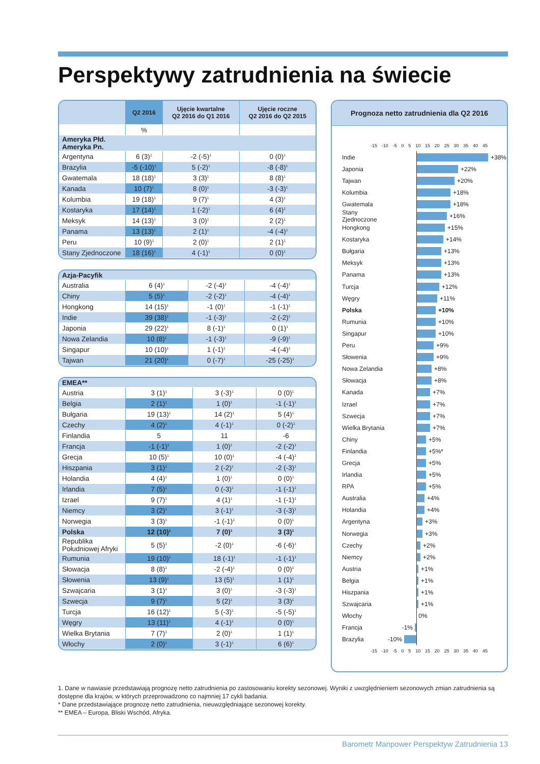Perspektywy zatrudnienia na świecie
| | Q2 2016 | Ujęcie kwartalne Q2 2016 do Q1 2016 | Ujęcie roczne Q2 2016 do Q2 2015 |
| --- | --- | --- | --- |
| | % | | |
| Ameryka Płd. Ameryka Pn. | | | |
| Argentyna | 6 (3)<sup>1</sup> | -2 (-5)<sup>1</sup> | 0 (0)<sup>1</sup> |
| Brazylia | -5 (-10)<sup>1</sup> | 5 (-2)<sup>1</sup> | -8 (-8)<sup>1</sup> |
| Gwatemala | 18 (18)<sup>1</sup> | 3 (3)<sup>1</sup> | 8 (8)<sup>1</sup> |
| Kanada | 10 (7)<sup>1</sup> | 8 (0)<sup>1</sup> | -3 (-3)<sup>1</sup> |
| Kolumbia | 19 (18)<sup>1</sup> | 9 (7)<sup>1</sup> | 4 (3)<sup>1</sup> |
| Kostaryka | 17 (14)<sup>1</sup> | 1 (-2)<sup>1</sup> | 6 (4)<sup>1</sup> |
| Meksyk | 14 (13)<sup>1</sup> | 3 (0)<sup>1</sup> | 2 (2)<sup>1</sup> |
| Panama | 13 (13)<sup>1</sup> | 2 (1)<sup>1</sup> | -4 (-4)<sup>1</sup> |
| Peru | 10 (9)<sup>1</sup> | 2 (0)<sup>1</sup> | 2 (1)<sup>1</sup> |
| Stany Zjednoczone | 18 (16)<sup>1</sup> | 4 (-1)<sup>1</sup> | 0 (0)<sup>1</sup> |
| Azja-Pacyfik | | | |
| Australia | 6 (4)<sup>1</sup> | -2 (-4)<sup>1</sup> | -4 (-4)<sup>1</sup> |
| Chiny | 5 (5)<sup>1</sup> | -2 (-2)<sup>1</sup> | -4 (-4)<sup>1</sup> |
| Hongkong | 14 (15)<sup>1</sup> | -1 (0)<sup>1</sup> | -1 (-1)<sup>1</sup> |
| Indie | 39 (38)<sup>1</sup> | -1 (-3)<sup>1</sup> | -2 (-2)<sup>1</sup> |
| Japonia | 29 (22)<sup>1</sup> | 8 (-1)<sup>1</sup> | 0 (1)<sup>1</sup> |
| Nowa Zelandia | 10 (8)<sup>1</sup> | -1 (-3)<sup>1</sup> | -9 (-9)<sup>1</sup> |
| Singapur | 10 (10)<sup>1</sup> | 1 (-1)<sup>1</sup> | -4 (-4)<sup>1</sup> |
| Tajwan | 21 (20)<sup>1</sup> | 0 (-7)<sup>1</sup> | -25 (-25)<sup>1</sup> |
| EMEA** | | | |
| Austria | 3 (1)<sup>1</sup> | 3 (-3)<sup>1</sup> | 0 (0)<sup>1</sup> |
| Belgia | 2 (1)<sup>1</sup> | 1 (0)<sup>1</sup> | -1 (-1)<sup>1</sup> |
| Bułgaria | 19 (13)<sup>1</sup> | 14 (2)<sup>1</sup> | 5 (4)<sup>1</sup> |
| Czechy | 4 (2)<sup>1</sup> | 4 (-1)<sup>1</sup> | 0 (-2)<sup>1</sup> |
| Finlandia | 5 | 11 | -6 |
| Francja | -1 (-1)<sup>1</sup> | 1 (0)<sup>1</sup> | -2 (-2)<sup>1</sup> |
| Grecja | 10 (5)<sup>1</sup> | 10 (0)<sup>1</sup> | -4 (-4)<sup>1</sup> |
| Hiszpania | 3 (1)<sup>1</sup> | 2 (-2)<sup>1</sup> | -2 (-3)<sup>1</sup> |
| Holandia | 4 (4)<sup>1</sup> | 1 (0)<sup>1</sup> | 0 (0)<sup>1</sup> |
| Irlandia | 7 (5)<sup>1</sup> | 0 (-3)<sup>1</sup> | -1 (-1)<sup>1</sup> |
| Izrael | 9 (7)<sup>1</sup> | 4 (1)<sup>1</sup> | -1 (-1)<sup>1</sup> |
| Niemcy | 3 (2)<sup>1</sup> | 3 (-1)<sup>1</sup> | -3 (-3)<sup>1</sup> |
| Norwegia | 3 (3)<sup>1</sup> | -1 (-1)<sup>1</sup> | 0 (0)<sup>1</sup> |
| Polska | 12 (10)<sup>1</sup> | 7 (0)<sup>1</sup> | 3 (3)<sup>1</sup> |
| Republika Południowej Afryki | 5 (5)<sup>1</sup> | -2 (0)<sup>1</sup> | -6 (-6)<sup>1</sup> |
| Rumunia | 19 (10)<sup>1</sup> | 18 (-1)<sup>1</sup> | -1 (-1)<sup>1</sup> |
| Słowacja | 8 (8)<sup>1</sup> | -2 (-4)<sup>1</sup> | 0 (0)<sup>1</sup> |
| Słowenia | 13 (9)<sup>1</sup> | 13 (5)<sup>1</sup> | 1 (1)<sup>1</sup> |
| Szwajcaria | 3 (1)<sup>1</sup> | 3 (0)<sup>1</sup> | -3 (-3)<sup>1</sup> |
| Szwecja | 9 (7)<sup>1</sup> | 5 (2)<sup>1</sup> | 3 (3)<sup>1</sup> |
| Turcja | 16 (12)<sup>1</sup> | 5 (-3)<sup>1</sup> | -5 (-5)<sup>1</sup> |
| Węgry | 13 (11)<sup>1</sup> | 4 (-1)<sup>1</sup> | 0 (0)<sup>1</sup> |
| Wielka Brytania | 7 (7)<sup>1</sup> | 2 (0)<sup>1</sup> | 1 (1)<sup>1</sup> |
| Włochy | 2 (0)<sup>1</sup> | 3 (-1)<sup>1</sup> | 6 (6)<sup>1</sup> |
Prognoza netto zatrudnienia dla Q2 2016
-15 -10 -5 0 5 10 15 20 25 30 35 40 45
Indie +38%
Japonia +22%
Tajwan +20%
Kolumbia +18%
Gwatemala +18%
Stany Zjednoczone +16%
Hongkong +15%
Kostaryka +14%
Bułgaria +13%
Meksyk +13%
Panama +13%
Turcja +12%
Węgry +11%
Polska +10%
Rumunia +10%
Singapur +10%
Peru +9%
Słowenia +9%
Nowa Zelandia +8%
Słowacja +8%
Kanada +7%
Izrael +7%
Szwecja +7%
Wielka Brytania +7%
Chiny +5%
Finlandia +5%*
Grecja +5%
Irlandia +5%
RPA +5%
Australia +4%
Holandia +4%
Argentyna +3%
Norwegia +3%
Czechy +2%
Niemcy +2%
Austria +1%
Belgia +1%
Hiszpania +1%
Szwajcaria +1%
Włochy 0%
Francja -1%
Brazylia -10%
-15 -10 -5 0 5 10 15 20 25 30 35 40 45
1. Dane w nawiasie przedstawiają prognozę netto zatrudnienia po zastosowaniu korekty sezonowej. Wyniki z uwzględnieniem sezonowych zmian zatrudnienia są dostępne dla krajów, w których przeprowadzono co najmniej 17 cykli badania.
* Dane przedstawiające prognozę netto zatrudnienia, nieuwzględniające sezonowej korekty.
** EMEA – Europa, Bliski Wschód, Afryka.
Barometr Manpower Perspektyw Zatrudnienia 13